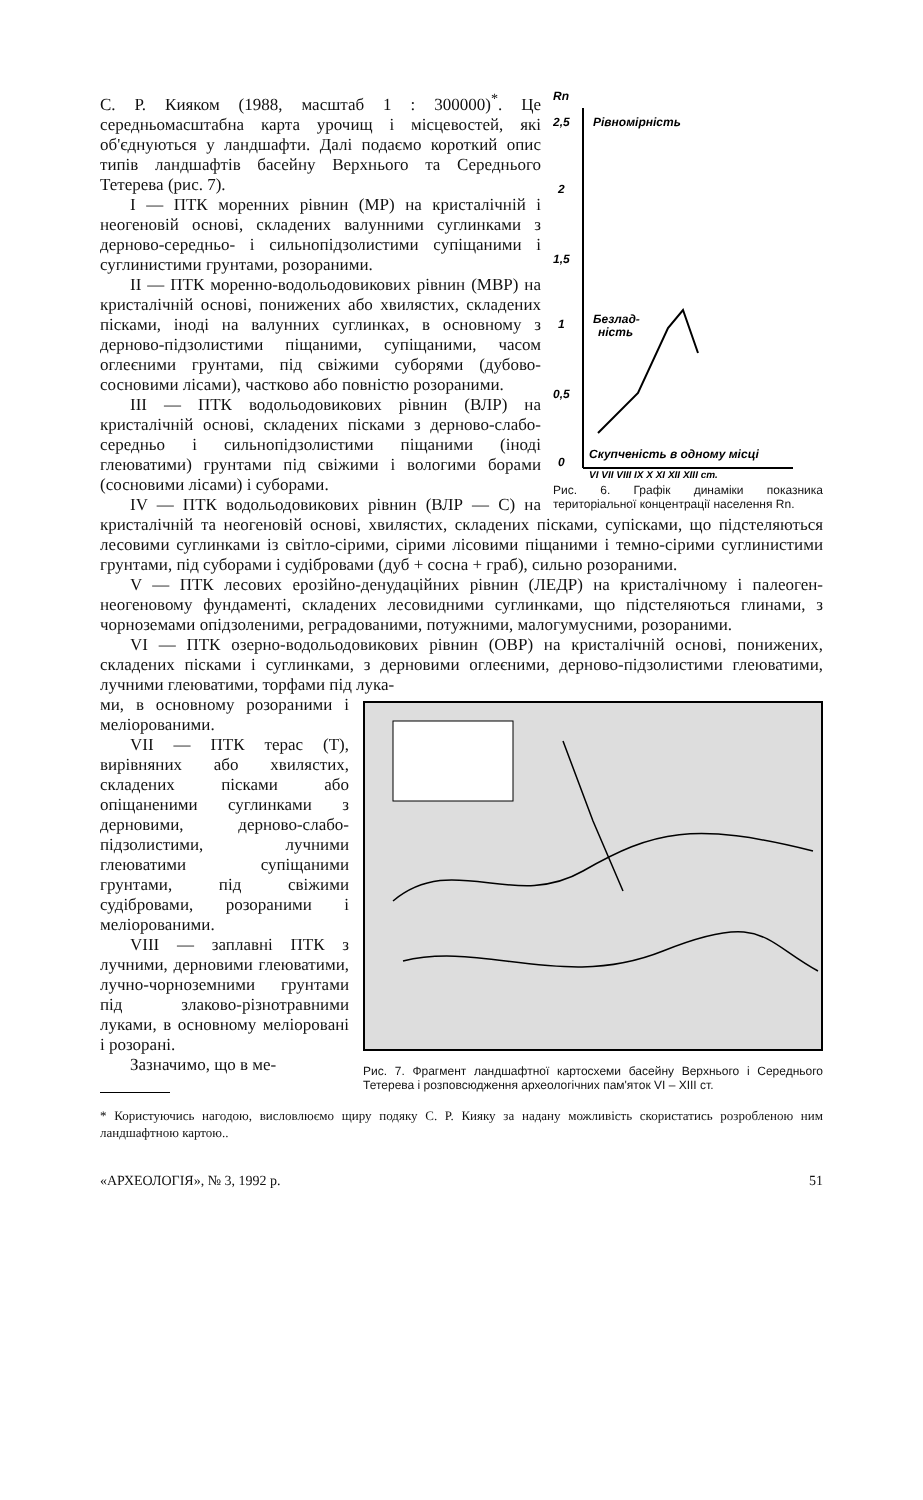Rn
2,5
Рівномірність
2
1,5
1
Безлад-
ність
0,5
0
Скупченість в одному місці
VI VII VIII IX X XI XII XIII ст.
Рис. 6. Графік динаміки показника територіальної концентрації населення Rn.
С. Р. Кияком (1988, масштаб 1 : 300000)<sup>*</sup>. Це середньомасштабна карта урочищ і місцевостей, які об'єднуються у ландшафти. Далі подаємо короткий опис типів ландшафтів басейну Верхнього та Середнього Тетерева (рис. 7).
I — ПТК моренних рівнин (МР) на кристалічній і неогеновій основі, складених валунними суглинками з дерново-середньо- і сильнопідзолистими супіщаними і суглинистими грунтами, розораними.
II — ПТК моренно-водольодовикових рівнин (МВР) на кристалічній основі, понижених або хвилястих, складених пісками, іноді на валунних суглинках, в основному з дерново-підзолистими піщаними, супіщаними, часом оглеєними грунтами, під свіжими суборями (дубово-сосновими лісами), частково або повністю розораними.
III — ПТК водольодовикових рівнин (ВЛР) на кристалічній основі, складених пісками з дерново-слабо-середньо і сильнопідзолистими піщаними (іноді глеюватими) грунтами під свіжими і вологими борами (сосновими лісами) і суборами.
IV — ПТК водольодовикових рівнин (ВЛР — С) на кристалічній та неогеновій основі, хвилястих, складених пісками, супісками, що підстеляються лесовими суглинками із світло-сірими, сірими лісовими піщаними і темно-сірими суглинистими грунтами, під суборами і судібровами (дуб + сосна + граб), сильно розораними.
V — ПТК лесових ерозійно-денудаційних рівнин (ЛЕДР) на кристалічному і палеоген-неогеновому фундаменті, складених лесовидними суглинками, що підстеляються глинами, з чорноземами опідзоленими, реградованими, потужними, малогумусними, розораними.
VI — ПТК озерно-водольодовикових рівнин (ОВР) на кристалічній основі, понижених, складених пісками і суглинками, з дерновими оглеєними, дерново-підзолистими глеюватими, лучними глеюватими, торфами під лука-
Рис. 7. Фрагмент ландшафтної картосхеми басейну Верхнього і Середнього Тетерева і розповсюдження археологічних пам'яток VI – XIII ст.
ми, в основному розораними і меліорованими.
VII — ПТК терас (Т), вирівняних або хвилястих, складених пісками або опіщаненими суглинками з дерновими, дерново-слабо-підзолистими, лучними глеюватими супіщаними грунтами, під свіжими судібровами, розораними і меліорованими.
VIII — заплавні ПТК з лучними, дерновими глеюватими, лучно-чорноземними грунтами під злаково-різнотравними луками, в основному меліоровані і розорані.
Зазначимо, що в ме-
* Користуючись нагодою, висловлюємо щиру подяку С. Р. Кияку за надану можливість скористатись розробленою ним ландшафтною картою..
«АРХЕОЛОГІЯ», № 3, 1992 р. 51